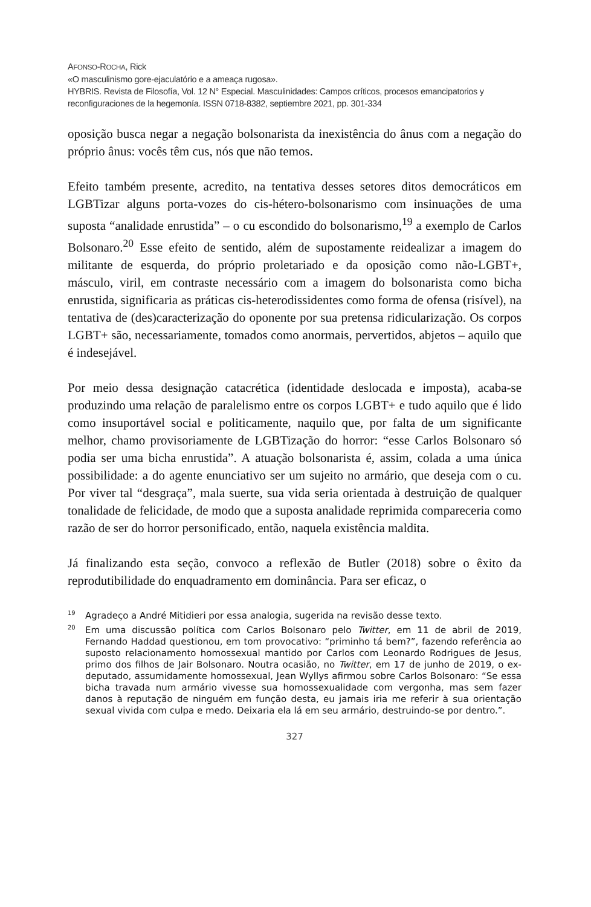AFONSO-ROCHA, Rick
«O masculinismo gore-ejaculatório e a ameaça rugosa».
HYBRIS. Revista de Filosofía, Vol. 12 N° Especial. Masculinidades: Campos críticos, procesos emancipatorios y reconfiguraciones de la hegemonía. ISSN 0718-8382, septiembre 2021, pp. 301-334
oposição busca negar a negação bolsonarista da inexistência do ânus com a negação do próprio ânus: vocês têm cus, nós que não temos.
Efeito também presente, acredito, na tentativa desses setores ditos democráticos em LGBTizar alguns porta-vozes do cis-hétero-bolsonarismo com insinuações de uma suposta “analidade enrustida” – o cu escondido do bolsonarismo,<sup>19</sup> a exemplo de Carlos Bolsonaro.<sup>20</sup> Esse efeito de sentido, além de supostamente reidealizar a imagem do militante de esquerda, do próprio proletariado e da oposição como não-LGBT+, másculo, viril, em contraste necessário com a imagem do bolsonarista como bicha enrustida, significaria as práticas cis-heterodissidentes como forma de ofensa (risível), na tentativa de (des)caracterização do oponente por sua pretensa ridicularização. Os corpos LGBT+ são, necessariamente, tomados como anormais, pervertidos, abjetos – aquilo que é indesejável.
Por meio dessa designação catacrética (identidade deslocada e imposta), acaba-se produzindo uma relação de paralelismo entre os corpos LGBT+ e tudo aquilo que é lido como insuportável social e politicamente, naquilo que, por falta de um significante melhor, chamo provisoriamente de LGBTização do horror: “esse Carlos Bolsonaro só podia ser uma bicha enrustida”. A atuação bolsonarista é, assim, colada a uma única possibilidade: a do agente enunciativo ser um sujeito no armário, que deseja com o cu. Por viver tal “desgraça”, mala suerte, sua vida seria orientada à destruição de qualquer tonalidade de felicidade, de modo que a suposta analidade reprimida compareceria como razão de ser do horror personificado, então, naquela existência maldita.
Já finalizando esta seção, convoco a reflexão de Butler (2018) sobre o êxito da reprodutibilidade do enquadramento em dominância. Para ser eficaz, o
<sup>19</sup> Agradeço a André Mitidieri por essa analogia, sugerida na revisão desse texto.
<sup>20</sup> Em uma discussão política com Carlos Bolsonaro pelo Twitter, em 11 de abril de 2019, Fernando Haddad questionou, em tom provocativo: “priminho tá bem?”, fazendo referência ao suposto relacionamento homossexual mantido por Carlos com Leonardo Rodrigues de Jesus, primo dos filhos de Jair Bolsonaro. Noutra ocasião, no Twitter, em 17 de junho de 2019, o ex-deputado, assumidamente homossexual, Jean Wyllys afirmou sobre Carlos Bolsonaro: “Se essa bicha travada num armário vivesse sua homossexualidade com vergonha, mas sem fazer danos à reputação de ninguém em função desta, eu jamais iria me referir à sua orientação sexual vivida com culpa e medo. Deixaria ela lá em seu armário, destruindo-se por dentro.”.
327